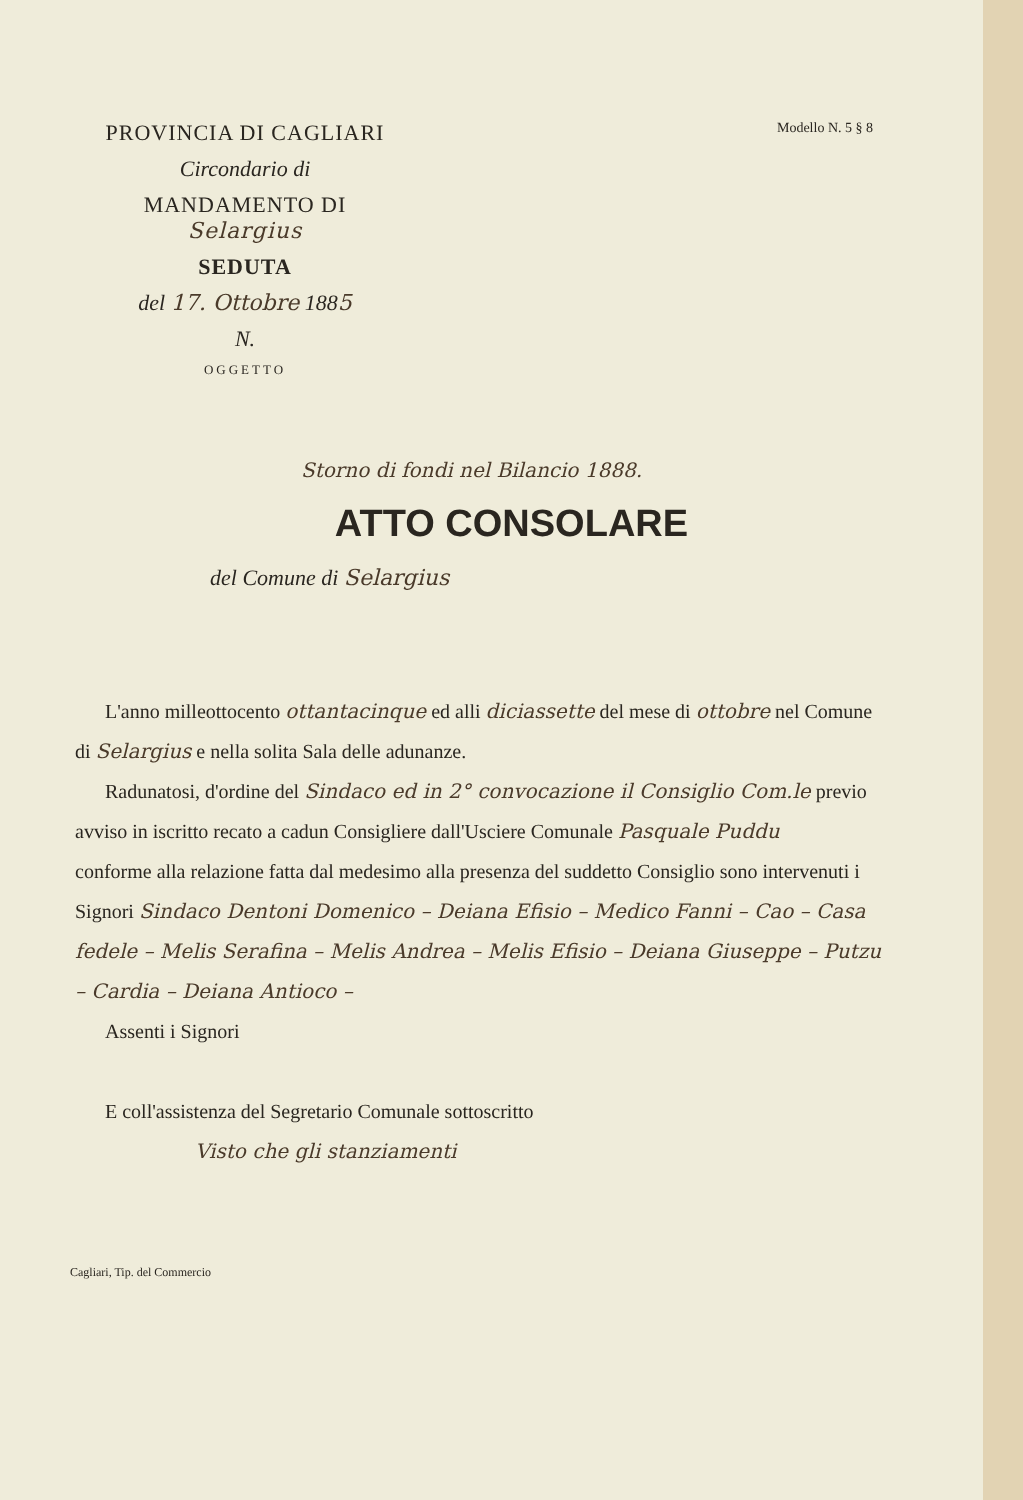PROVINCIA DI CAGLIARI
Circondario di
MANDAMENTO DI Selargius
SEDUTA
del 17. Ottobre 1885
N.
OGGETTO
Modello N. 5 § 8
Storno di fondi nel Bilancio 1888.
ATTO CONSOLARE
del Comune di Selargius
L'anno milleottocento ottantacinque ed alli diciassette del mese di ottobre nel Comune di Selargius e nella solita Sala delle adunanze.
Radunatosi, d'ordine del Sindaco ed in 2° convocazione il Consiglio Com.le previo avviso in iscritto recato a cadun Consigliere dall'Usciere Comunale Pasquale Puddu
conforme alla relazione fatta dal medesimo alla presenza del suddetto Consiglio sono intervenuti i Signori Sindaco Dentoni Domenico – Deiana Efisio – Medico Fanni – Cao – Casa fedele – Melis Serafina – Melis Andrea – Melis Efisio – Deiana Giuseppe – Putzu – Cardia – Deiana Antioco –
Assenti i Signori
E coll'assistenza del Segretario Comunale sottoscritto
Visto che gli stanziamenti
Cagliari, Tip. del Commercio